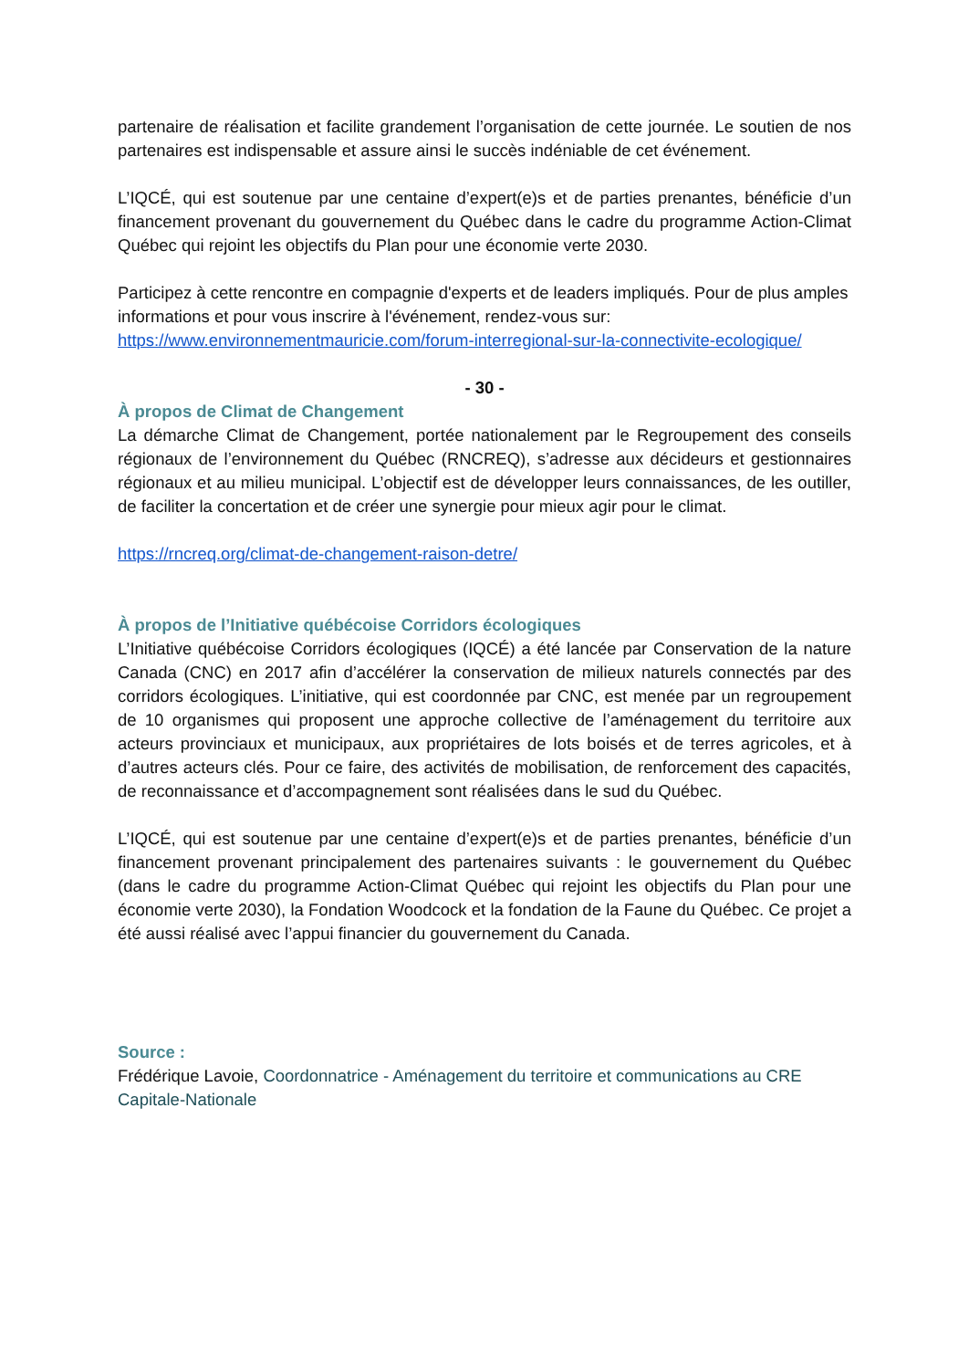partenaire de réalisation et facilite grandement l’organisation de cette journée. Le soutien de nos partenaires est indispensable et assure ainsi le succès indéniable de cet événement.
L’IQCÉ, qui est soutenue par une centaine d’expert(e)s et de parties prenantes, bénéficie d’un financement provenant du gouvernement du Québec dans le cadre du programme Action-Climat Québec qui rejoint les objectifs du Plan pour une économie verte 2030.
Participez à cette rencontre en compagnie d'experts et de leaders impliqués. Pour de plus amples informations et pour vous inscrire à l'événement, rendez-vous sur: https://www.environnementmauricie.com/forum-interregional-sur-la-connectivite-ecologique/
- 30 -
À propos de Climat de Changement
La démarche Climat de Changement, portée nationalement par le Regroupement des conseils régionaux de l’environnement du Québec (RNCREQ), s’adresse aux décideurs et gestionnaires régionaux et au milieu municipal. L’objectif est de développer leurs connaissances, de les outiller, de faciliter la concertation et de créer une synergie pour mieux agir pour le climat.
https://rncreq.org/climat-de-changement-raison-detre/
À propos de l’Initiative québécoise Corridors écologiques
L’Initiative québécoise Corridors écologiques (IQCÉ) a été lancée par Conservation de la nature Canada (CNC) en 2017 afin d’accélérer la conservation de milieux naturels connectés par des corridors écologiques. L’initiative, qui est coordonnée par CNC, est menée par un regroupement de 10 organismes qui proposent une approche collective de l’aménagement du territoire aux acteurs provinciaux et municipaux, aux propriétaires de lots boisés et de terres agricoles, et à d’autres acteurs clés. Pour ce faire, des activités de mobilisation, de renforcement des capacités, de reconnaissance et d’accompagnement sont réalisées dans le sud du Québec.
L’IQCÉ, qui est soutenue par une centaine d’expert(e)s et de parties prenantes, bénéficie d’un financement provenant principalement des partenaires suivants : le gouvernement du Québec (dans le cadre du programme Action-Climat Québec qui rejoint les objectifs du Plan pour une économie verte 2030), la Fondation Woodcock et la fondation de la Faune du Québec. Ce projet a été aussi réalisé avec l’appui financier du gouvernement du Canada.
Source :
Frédérique Lavoie, Coordonnatrice - Aménagement du territoire et communications au CRE Capitale-Nationale